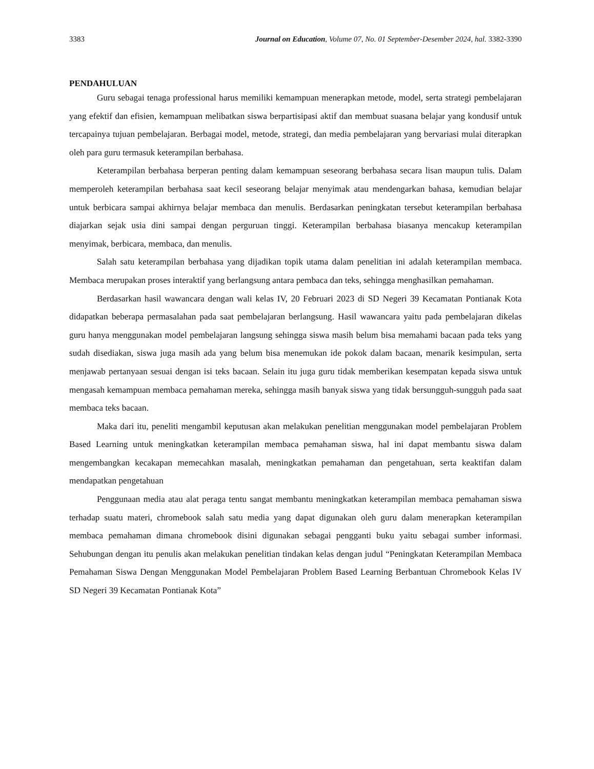3383 Journal on Education, Volume 07, No. 01 September-Desember 2024, hal. 3382-3390
PENDAHULUAN
Guru sebagai tenaga professional harus memiliki kemampuan menerapkan metode, model, serta strategi pembelajaran yang efektif dan efisien, kemampuan melibatkan siswa berpartisipasi aktif dan membuat suasana belajar yang kondusif untuk tercapainya tujuan pembelajaran. Berbagai model, metode, strategi, dan media pembelajaran yang bervariasi mulai diterapkan oleh para guru termasuk keterampilan berbahasa.
Keterampilan berbahasa berperan penting dalam kemampuan seseorang berbahasa secara lisan maupun tulis. Dalam memperoleh keterampilan berbahasa saat kecil seseorang belajar menyimak atau mendengarkan bahasa, kemudian belajar untuk berbicara sampai akhirnya belajar membaca dan menulis. Berdasarkan peningkatan tersebut keterampilan berbahasa diajarkan sejak usia dini sampai dengan perguruan tinggi. Keterampilan berbahasa biasanya mencakup keterampilan menyimak, berbicara, membaca, dan menulis.
Salah satu keterampilan berbahasa yang dijadikan topik utama dalam penelitian ini adalah keterampilan membaca. Membaca merupakan proses interaktif yang berlangsung antara pembaca dan teks, sehingga menghasilkan pemahaman.
Berdasarkan hasil wawancara dengan wali kelas IV, 20 Februari 2023 di SD Negeri 39 Kecamatan Pontianak Kota didapatkan beberapa permasalahan pada saat pembelajaran berlangsung. Hasil wawancara yaitu pada pembelajaran dikelas guru hanya menggunakan model pembelajaran langsung sehingga siswa masih belum bisa memahami bacaan pada teks yang sudah disediakan, siswa juga masih ada yang belum bisa menemukan ide pokok dalam bacaan, menarik kesimpulan, serta menjawab pertanyaan sesuai dengan isi teks bacaan. Selain itu juga guru tidak memberikan kesempatan kepada siswa untuk mengasah kemampuan membaca pemahaman mereka, sehingga masih banyak siswa yang tidak bersungguh-sungguh pada saat membaca teks bacaan.
Maka dari itu, peneliti mengambil keputusan akan melakukan penelitian menggunakan model pembelajaran Problem Based Learning untuk meningkatkan keterampilan membaca pemahaman siswa, hal ini dapat membantu siswa dalam mengembangkan kecakapan memecahkan masalah, meningkatkan pemahaman dan pengetahuan, serta keaktifan dalam mendapatkan pengetahuan
Penggunaan media atau alat peraga tentu sangat membantu meningkatkan keterampilan membaca pemahaman siswa terhadap suatu materi, chromebook salah satu media yang dapat digunakan oleh guru dalam menerapkan keterampilan membaca pemahaman dimana chromebook disini digunakan sebagai pengganti buku yaitu sebagai sumber informasi. Sehubungan dengan itu penulis akan melakukan penelitian tindakan kelas dengan judul “Peningkatan Keterampilan Membaca Pemahaman Siswa Dengan Menggunakan Model Pembelajaran Problem Based Learning Berbantuan Chromebook Kelas IV SD Negeri 39 Kecamatan Pontianak Kota”